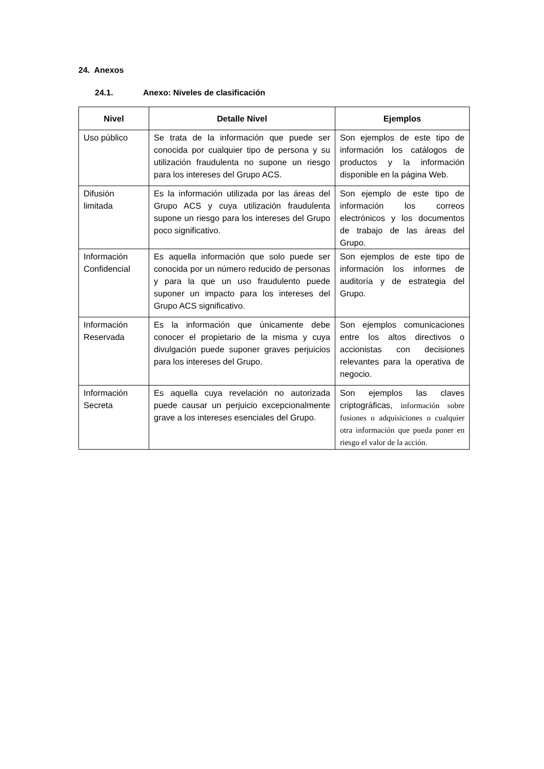24. Anexos
24.1. Anexo: Niveles de clasificación
| Nivel | Detalle Nivel | Ejemplos |
| --- | --- | --- |
| Uso público | Se trata de la información que puede ser conocida por cualquier tipo de persona y su utilización fraudulenta no supone un riesgo para los intereses del Grupo ACS. | Son ejemplos de este tipo de información los catálogos de productos y la información disponible en la página Web. |
| Difusión limitada | Es la información utilizada por las áreas del Grupo ACS y cuya utilización fraudulenta supone un riesgo para los intereses del Grupo poco significativo. | Son ejemplo de este tipo de información los correos electrónicos y los documentos de trabajo de las áreas del Grupo. |
| Información Confidencial | Es aquella información que solo puede ser conocida por un número reducido de personas y para la que un uso fraudulento puede suponer un impacto para los intereses del Grupo ACS significativo. | Son ejemplos de este tipo de información los informes de auditoría y de estrategia del Grupo. |
| Información Reservada | Es la información que únicamente debe conocer el propietario de la misma y cuya divulgación puede suponer graves perjuicios para los intereses del Grupo. | Son ejemplos comunicaciones entre los altos directivos o accionistas con decisiones relevantes para la operativa de negocio. |
| Información Secreta | Es aquella cuya revelación no autorizada puede causar un perjuicio excepcionalmente grave a los intereses esenciales del Grupo. | Son ejemplos las claves criptográficas, información sobre fusiones o adquisiciones o cualquier otra información que pueda poner en riesgo el valor de la acción. |